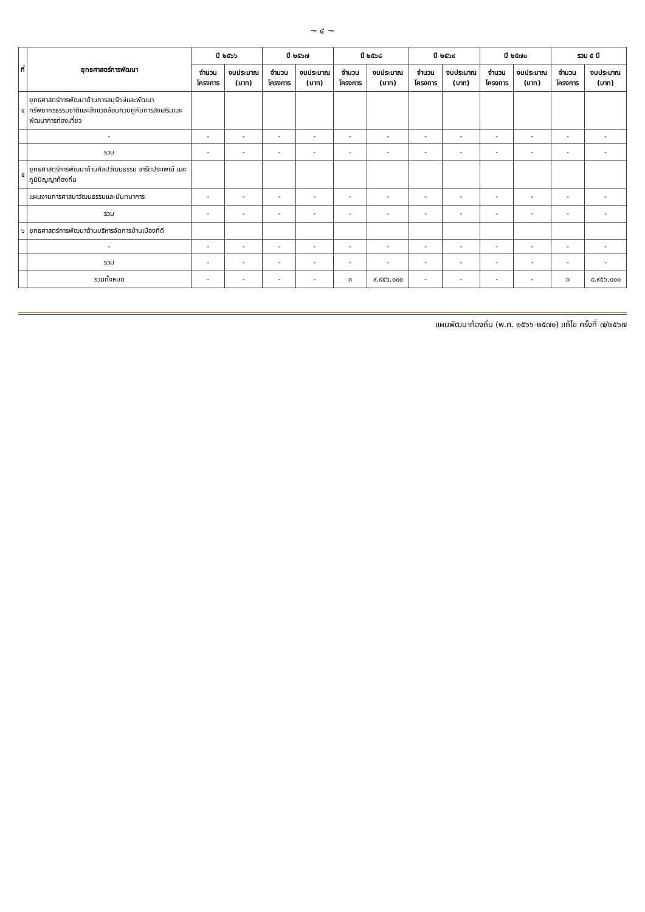~ ๔ ~
| ที่ | ยุทธศาสตร์การพัฒนา | ปี ๒๕๖๖ | | ปี ๒๕๖๗ | | ปี ๒๕๖๘ | | ปี ๒๕๖๙ | | ปี ๒๕๗๐ | | รวม ๕ ปี | |
| --- | --- | --- | --- | --- | --- | --- | --- | --- | --- | --- | --- | --- | --- |
| | | จำนวนโครงการ | งบประมาณ (บาท) | จำนวนโครงการ | งบประมาณ (บาท) | จำนวนโครงการ | งบประมาณ (บาท) | จำนวนโครงการ | งบประมาณ (บาท) | จำนวนโครงการ | งบประมาณ (บาท) | จำนวนโครงการ | งบประมาณ (บาท) |
| ๔ | ยุทธศาสตร์การพัฒนาด้านการอนุรักษ์และพัฒนาทรัพยากรธรรมชาติและสิ่งแวดล้อมควบคู่กับการส่งเสริมและพัฒนาการท่องเที่ยว | | | | | | | | | | | | |
| | - | - | - | - | - | - | - | - | - | - | - | - | - |
| | รวม | - | - | - | - | - | - | - | - | - | - | - | - |
| ๕ | ยุทธศาสตร์การพัฒนาด้านศิลปวัฒนธรรม จารีตประเพณี และภูมิปัญญาท้องถิ่น | | | | | | | | | | | | |
| | แผนงานการศาสนาวัฒนธรรมและนันทนาการ | - | - | - | - | - | - | - | - | - | - | - | - |
| | รวม | - | - | - | - | - | - | - | - | - | - | - | - |
| ๖ | ยุทธศาสตร์การพัฒนาด้านบริหารจัดการบ้านเมืองที่ดี | | | | | | | | | | | | |
| | - | - | - | - | - | - | - | - | - | - | - | - | - |
| | รวม | - | - | - | - | - | - | - | - | - | - | - | - |
| | รวมทั้งหมด | - | - | - | - | ๓ | ๙,๙๕๖,๐๐๐ | - | - | - | - | ๓ | ๙,๙๕๖,๐๐๐ |
แผนพัฒนาท้องถิ่น (พ.ศ. ๒๕๖๖-๒๕๗๐) แก้ไข ครั้งที่ ๗/๒๕๖๗